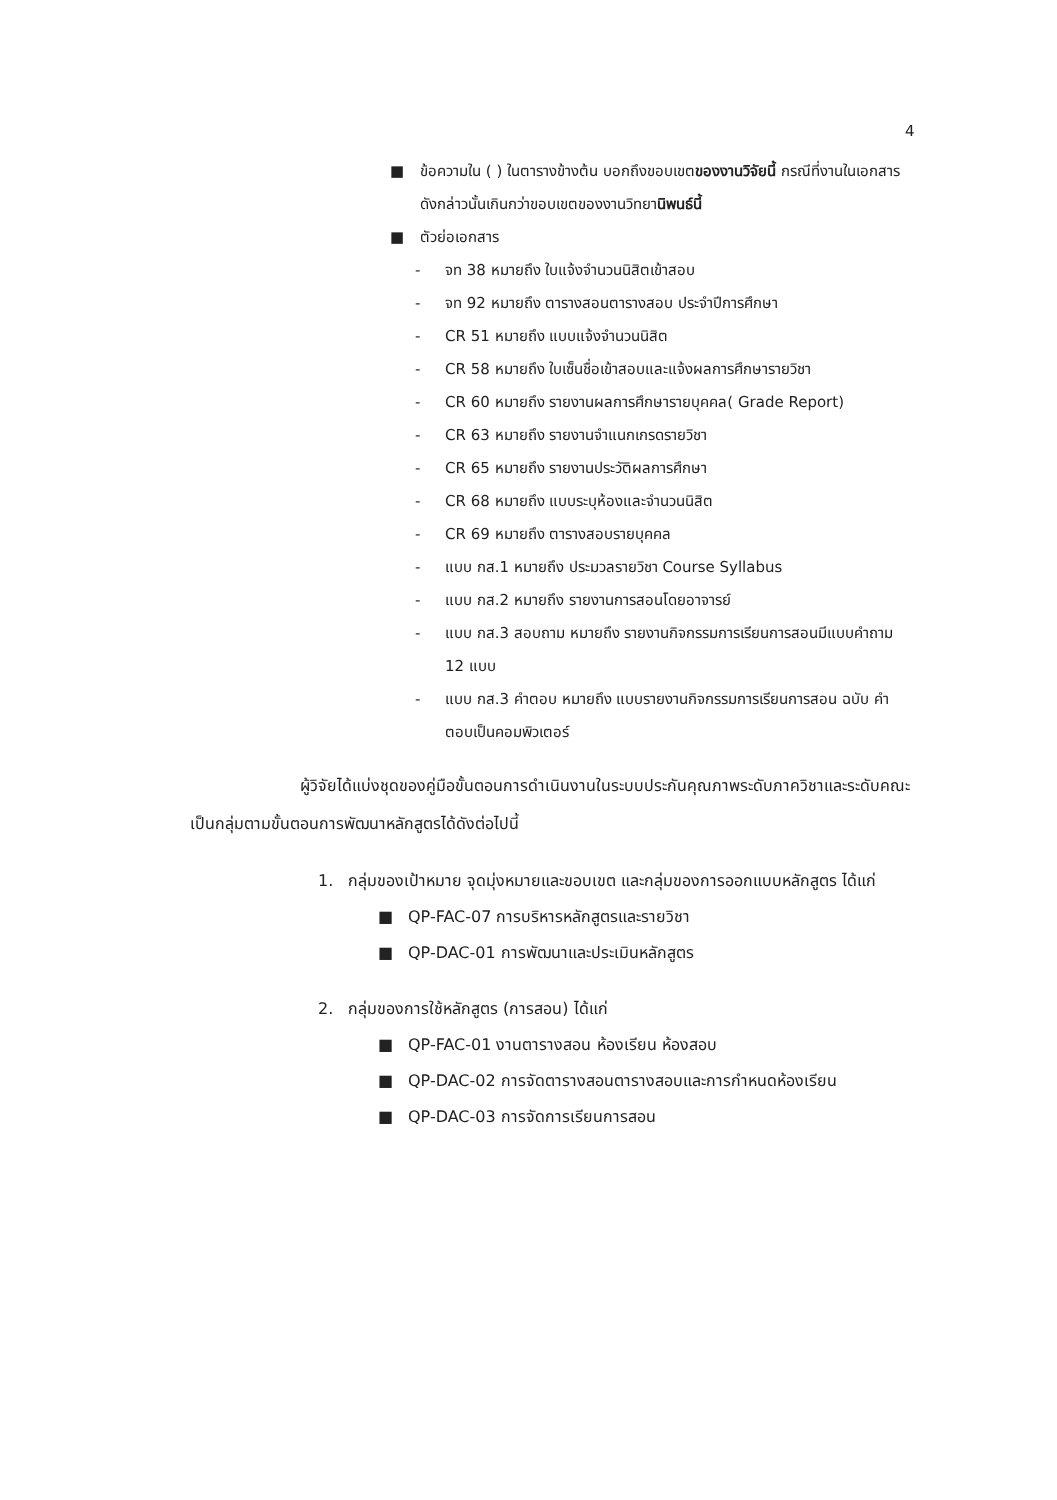4
■ ข้อความใน ( ) ในตารางข้างต้น บอกถึงขอบเขตของงานวิจัยนี้ กรณีที่งานในเอกสารดังกล่าวนั้นเกินกว่าขอบเขตของงานวิทยานิพนธ์นี้
■ ตัวย่อเอกสาร
- จท 38 หมายถึง ใบแจ้งจำนวนนิสิตเข้าสอบ
- จท 92 หมายถึง ตารางสอนตารางสอบ ประจำปีการศึกษา
- CR 51 หมายถึง แบบแจ้งจำนวนนิสิต
- CR 58 หมายถึง ใบเซ็นชื่อเข้าสอบและแจ้งผลการศึกษารายวิชา
- CR 60 หมายถึง รายงานผลการศึกษารายบุคคล( Grade Report)
- CR 63 หมายถึง รายงานจำแนกเกรดรายวิชา
- CR 65 หมายถึง รายงานประวัติผลการศึกษา
- CR 68 หมายถึง แบบระบุห้องและจำนวนนิสิต
- CR 69 หมายถึง ตารางสอบรายบุคคล
- แบบ กส.1 หมายถึง ประมวลรายวิชา Course Syllabus
- แบบ กส.2 หมายถึง รายงานการสอนโดยอาจารย์
- แบบ กส.3 สอบถาม หมายถึง รายงานกิจกรรมการเรียนการสอนมีแบบคำถาม 12 แบบ
- แบบ กส.3 คำตอบ หมายถึง แบบรายงานกิจกรรมการเรียนการสอน ฉบับ คำตอบเป็นคอมพิวเตอร์
ผู้วิจัยได้แบ่งชุดของคู่มือขั้นตอนการดำเนินงานในระบบประกันคุณภาพระดับภาควิชาและระดับคณะเป็นกลุ่มตามขั้นตอนการพัฒนาหลักสูตรได้ดังต่อไปนี้
1. กลุ่มของเป้าหมาย จุดมุ่งหมายและขอบเขต และกลุ่มของการออกแบบหลักสูตร ได้แก่
■ QP-FAC-07 การบริหารหลักสูตรและรายวิชา
■ QP-DAC-01 การพัฒนาและประเมินหลักสูตร
2. กลุ่มของการใช้หลักสูตร (การสอน) ได้แก่
■ QP-FAC-01 งานตารางสอน ห้องเรียน ห้องสอบ
■ QP-DAC-02 การจัดตารางสอนตารางสอบและการกำหนดห้องเรียน
■ QP-DAC-03 การจัดการเรียนการสอน